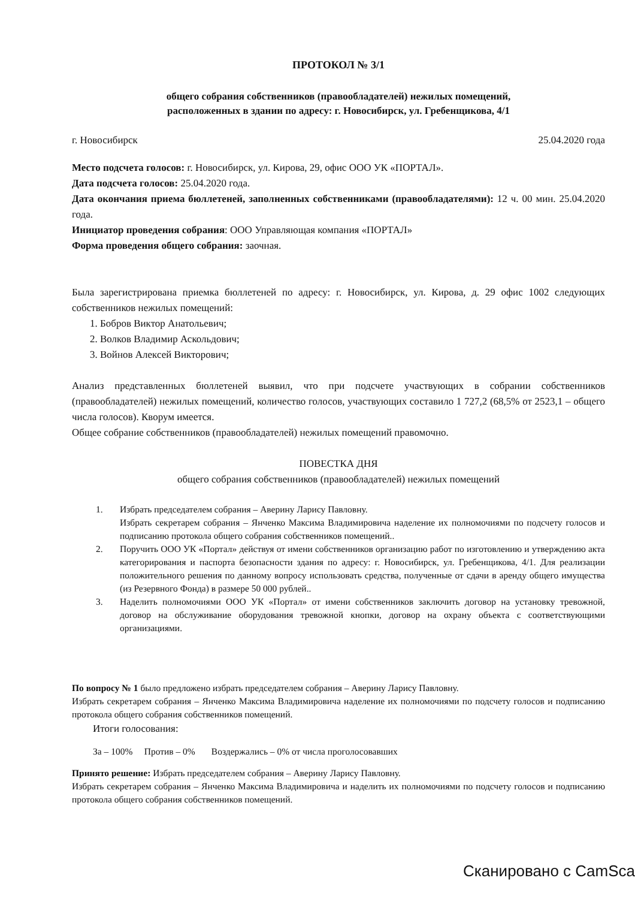ПРОТОКОЛ № 3/1
общего собрания собственников (правообладателей) нежилых помещений,
расположенных в здании по адресу: г. Новосибирск, ул. Гребенщикова, 4/1
г. Новосибирск 25.04.2020 года
Место подсчета голосов: г. Новосибирск, ул. Кирова, 29, офис ООО УК «ПОРТАЛ».
Дата подсчета голосов: 25.04.2020 года.
Дата окончания приема бюллетеней, заполненных собственниками (правообладателями): 12 ч. 00 мин. 25.04.2020 года.
Инициатор проведения собрания: ООО Управляющая компания «ПОРТАЛ»
Форма проведения общего собрания: заочная.
Была зарегистрирована приемка бюллетеней по адресу: г. Новосибирск, ул. Кирова, д. 29 офис 1002 следующих собственников нежилых помещений:
1. Бобров Виктор Анатольевич;
2. Волков Владимир Аскольдович;
3. Войнов Алексей Викторович;
Анализ представленных бюллетеней выявил, что при подсчете участвующих в собрании собственников (правообладателей) нежилых помещений, количество голосов, участвующих составило 1 727,2 (68,5% от 2523,1 – общего числа голосов). Кворум имеется.
Общее собрание собственников (правообладателей) нежилых помещений правомочно.
ПОВЕСТКА ДНЯ
общего собрания собственников (правообладателей) нежилых помещений
1. Избрать председателем собрания – Аверину Ларису Павловну.
Избрать секретарем собрания – Янченко Максима Владимировича наделение их полномочиями по подсчету голосов и подписанию протокола общего собрания собственников помещений..
2. Поручить ООО УК «Портал» действуя от имени собственников организацию работ по изготовлению и утверждению акта категорирования и паспорта безопасности здания по адресу: г. Новосибирск, ул. Гребенщикова, 4/1. Для реализации положительного решения по данному вопросу использовать средства, полученные от сдачи в аренду общего имущества (из Резервного Фонда) в размере 50 000 рублей..
3. Наделить полномочиями ООО УК «Портал» от имени собственников заключить договор на установку тревожной, договор на обслуживание оборудования тревожной кнопки, договор на охрану объекта с соответствующими организациями.
По вопросу № 1 было предложено избрать председателем собрания – Аверину Ларису Павловну.
Избрать секретарем собрания – Янченко Максима Владимировича наделение их полномочиями по подсчету голосов и подписанию протокола общего собрания собственников помещений.
Итоги голосования:
За – 100% Против – 0% Воздержались – 0% от числа проголосовавших
Принято решение: Избрать председателем собрания – Аверину Ларису Павловну.
Избрать секретарем собрания – Янченко Максима Владимировича и наделить их полномочиями по подсчету голосов и подписанию протокола общего собрания собственников помещений.
Сканировано с CamSca